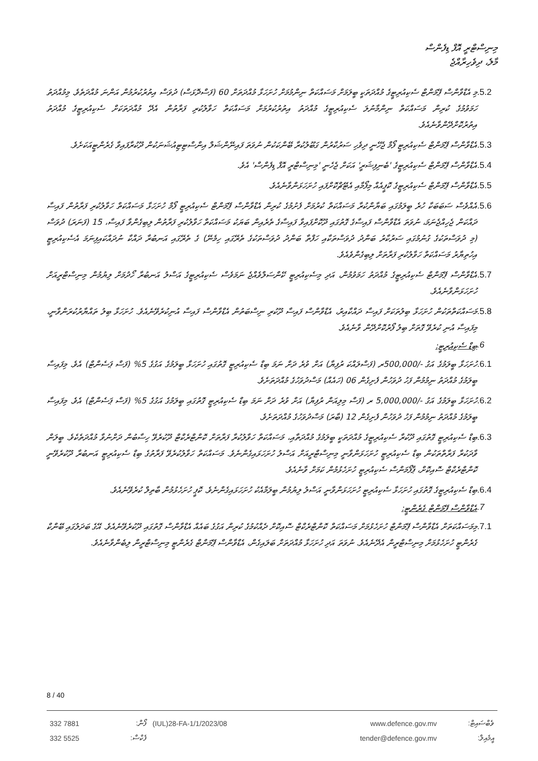މިނިސްޓްރީ އޮފް ޑިފެންސް
މާލެ، ދިވެހިރާއްޖެ
.5.2
މި އެޑްވާންސް ޕޭމަންޓް ސެކިއުރިޓީގެ މުއްދަތަކީ ބީލަމަށް މަސައްކަތް ނިންމުމަށް ހުށަހަޅާ މުއްދަތަށް 60 (ފަސްދޮޅަސް) ދުވަސް އިތުރުކުރުމުން އަންނަ މުއްދަތެވެ. މިމުއްދަތު ހަމަވުމުގެ ކުރިން މަސައްކަތް ނިންމާނުލަ ސެކިއުރިޓީގެ މުއްދަތު އިތުރުކުރުމަށް މަސައްކަތް ހަވާލުކުރި ފަރާތުން އެދޭ މުއްދަތަކަށް ސެކިއުރިޓީގެ މުއްދަތު އިތުރުކޮށްދޭންވާނެއެވެ.
.5.3
އެޑްވާންސް ޕޭމަންޓް ސެކިއުރިޓީ ފޯމް ޖެހޭނީ ދިވެހި ސަރުކާރުން ގަބޫލުކުރާ ބޭންކަކުން ނުވަތަ ފައިނޭންޝަލް އިންސްޓިޓިއުޝަނަކުން ދޫކުރާފައިވާ ގެރެންޓީއަކަށެވެ.
.5.4
އެޑްވާންސް ޕޭމަންޓް ސެކިއުރިޓީގެ 'ބެނިފިޝަރީ' އަކަށް ޖެހެނީ 'މިނިސްޓްރީ އޮފް ޑިފެންސް' އެވެ.
.5.5
އެޑްވާންސް ޕޭމަންޓް ސެކިއުރިޓީގެ ކޮޕީއެއް މިފޯމާއި އެޓޭޗްކޮށްފައި ހުށަހަޅަންވާނެއެވެ.
.5.6
އެއްވެސް ސަބަބަކާ ހުރެ ބީލަމުގައި ބަޔާންކުރާ މަސައްކަތް ކުރުމަށް ފެށުމުގެ ކުރިން އެޑްވާންސް ޕޭމަންޓް ސެކިއުރިޓީ ފޯމް ހުށަހަޅާ މަސައްކަތް ހަވާލުކުރި ފަރާތުން ފައިސާ ދައްކަން ޖެހިއްޖެނަމަ، ނުވަތަ އެޑްވާންސް ފައިސާގެ ގޮތުގައި ދޫކޮށްފައިވާ ފައިސާގެ ތެރެއިން ބަޔަކު މަސައްކަތް ހަވާލުކުރި ފަރާތުން ލިބިގެންވާ ފައިސާ، 15 (ފަނަރަ) ދުވަސް (މި ދުވަސްތަކުގެ ގުނުމުގައި ސަރުކާރު ބަންދު ދުވަސްތަކާއި ހަފްތާ ބަންދު ދުވަސްތަކުގެ ތެރޭގައި ހިމެނޭ) ގެ ތެރޭގައި އަނބުރާ ދައްކާ ނުދައްކައިފިނަމަ އެސެކިއުރިޓީ އިހުތިޔާރު މަސައްކަތް ހަވާލުކުރި ފަރާތަށް ލިބިގެންވެއެވެ.
.5.7
އެޑްވާންސް ޕޭމަންޓް ސެކިއުރިޓީގެ މުއްދަތު ހަމަވުމުން، އަދި މިސެކިއުރިޓީ ކޭންސަލްވެއްޖެ ނަމަވެސް ސެކިއުރިޓީގެ އަސްލު އަނބުރާ ހޯދުމަށް ލިޔުމުން މިނިސްޓްރީއަށް ހުށަހަޅަންވާނެއެވެ.
.5.8
މަސައްކަތްތަކުން ހުށަހަޅާ ބިލުތަކަށް ފައިސާ ދައްކާއިރު، އެޑްވާންސް ފައިސާ ދޫކުރި ނިސްބަތުން އެޑްވާންސް ފައިސާ އުނިކުރެވޭނެއެވެ. ހުށަހަޅާ ބިލު ތައްޔާރުކުރަންވާނީ، މިފައިސާ އުނި ކުރެވޭ ގޮތަށް ބިލު ފޯރުކޮށްދޭން ވާނެއެވެ.
.6 ބިޑް ސެކިއުރިޓީ:
.6.1
ހުށަހަޅާ ބީލަމުގެ އަގު -/500,000ރ (ފަސްލައްކަ ރުފިޔާ) އަށް ވުރެ ދަށް ނަމަ ބިޑް ސެކިއުރިޓީ ގޮތުގައި ހުށަހަޅާ ބީލަމުގެ އަގުގެ 5% (ފަސް ޕަސެންޓް) އެވެ. މިފައިސާ ބީލަމުގެ މުއްދަތު ނިމުމުން ފަހު ދުވަހުން ފެށިގެން 06 (ހައެއް) މަސްދުވަހުގެ މުއްދަތަށެވެ.
.6.2
ހުށަހަޅާ ބީލަމުގެ އަގު -/5,000,000 ރ (ފަސް މިލިއަން ރުފިޔާ) އަށް ވުރެ ދަށް ނަމަ ބިޑް ސެކިއުރިޓީ ގޮތުގައި ބީލަމުގެ އަގުގެ 5% (ފަސް ޕަސެންޓް) އެވެ. މިފައިސާ ބީލަމުގެ މުއްދަތު ނިމުމުން ފަހު ދުވަހުން ފެށިގެން 12 (ބާރަ) މަސްދުވަހުގެ މުއްދަތަށެވެ.
.6.3
ބިޑް ސެކިއުރިޓީ ގޮތުގައި ދޫކުރާ ސެކިއުރިޓީގެ މުއްދަތަކީ ބީލަމުގެ މުއްދަތާއި، މަސައްކަތް ހަވާލުކުރާ ފަރާތަށް ކޮންޓްރެކްޓް ދޫކުރެވޭ ހިސާބުން ދަށްނުވާ މުއްދަތެކެވެ. ބީލަން ވާދަކުރާ ފަރާތްތަކުން ބިޑް ސެކިއުރިޓީ ހުށަހަޅަންވާނީ މިނިސްޓްރީއަށް އަސްލު ހުށަހަޅައިގެންނެވެ. މަސައްކަތް ހަވާލުކުރެވޭ ފަރާތުގެ ބިޑް ސެކިއުރިޓީ އަނބުރާ ދޫކުރެވޭނީ ކޮންޓްރެކްޓް ސޮއިކޮށް، ޕާފޯމަންސް ސެކިއުރިޓީ ހުށަހެޅުމުން ކަމަށް ވާނެއެވެ.
.6.4
ބިޑް ސެކިއުރިޓީގެ ގޮތުގައި ހުށަހަޅާ ސެކިއުރިޓީ ހުށަހަޅަންވާނީ އަސްލު ލިޔުމުން ބީލަމާއެކު ހުށަހަޅައިގެންނެވެ. ކޮޕީ ހުށަހެޅުމުން ބާތިލް ކުރެވޭނެއެވެ.
.7 އެޑްވާންސް ޕޭމަންޓް ގެރެންޓީ:
.7.1
މިމަސައްކަތަށް އެޑްވާންސް ޕޭމަންޓް ހުށަހެޅުމަށް މަސައްކަތް ކޮންޓްރެކްޓް ސޮއިކޮށް ދެއްކުމުގެ ކުރިން އަގުގެ ބައެއް އެޑްވާންސް ގޮތުގައި ދޫކުރެވޭނެއެވެ. އޭގެ ބަދަލުގައި ބޭންކް ގެރެންޓީ ހުށަހެޅުމަށް މިނިސްޓްރީން އެދޭނެއެވެ. ނުވަތަ އަދި ހުށަހަޅާ މުއްދަތަށް ބަލައިގެން، އެޑްވާންސް ޕޭމަންޓް ގެރެންޓީ މިނިސްޓްރީން ލިބެންވާނެއެވެ.
8 / 40
| 332 7881 | ފޯން: | (IUL)28-FA-1/1/2023/08 | www.defence.gov.mv | ވެބްސައިޓް: |
| 332 5525 | ފެކްސް: | | tender@defence.gov.mv | އީމެއިލް: |